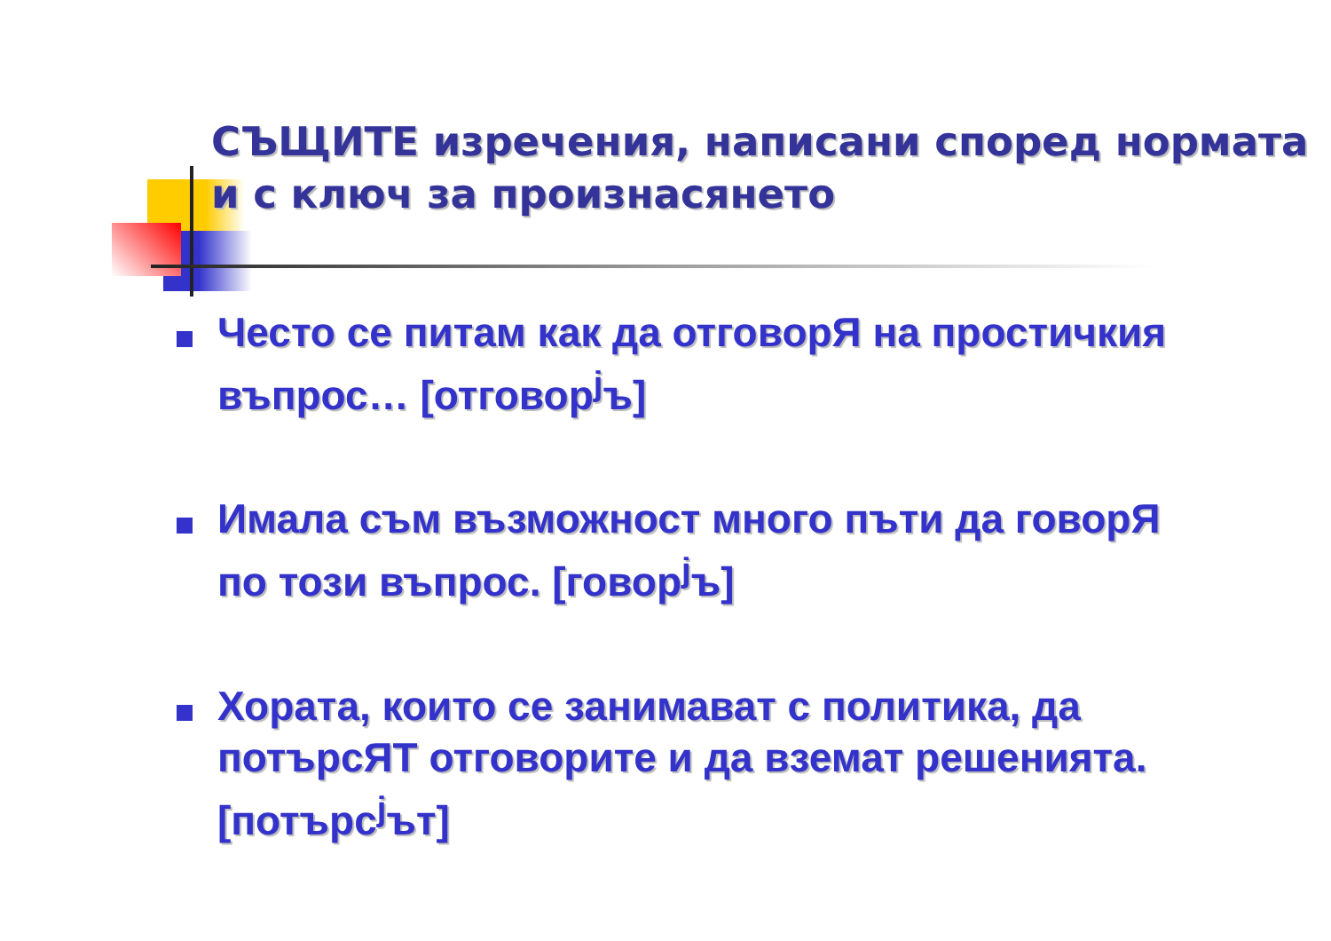СЪЩИТЕ изречения, написани според нормата и с ключ за произнасянето
Често се питам как да отговорЯ на простичкия въпрос… [отговор<sup>j</sup>ъ]
Имала съм възможност много пъти да говорЯ по този въпрос. [говор<sup>j</sup>ъ]
Хората, които се занимават с политика, да потърсЯТ отговорите и да вземат решенията. [потърс<sup>j</sup>ът]